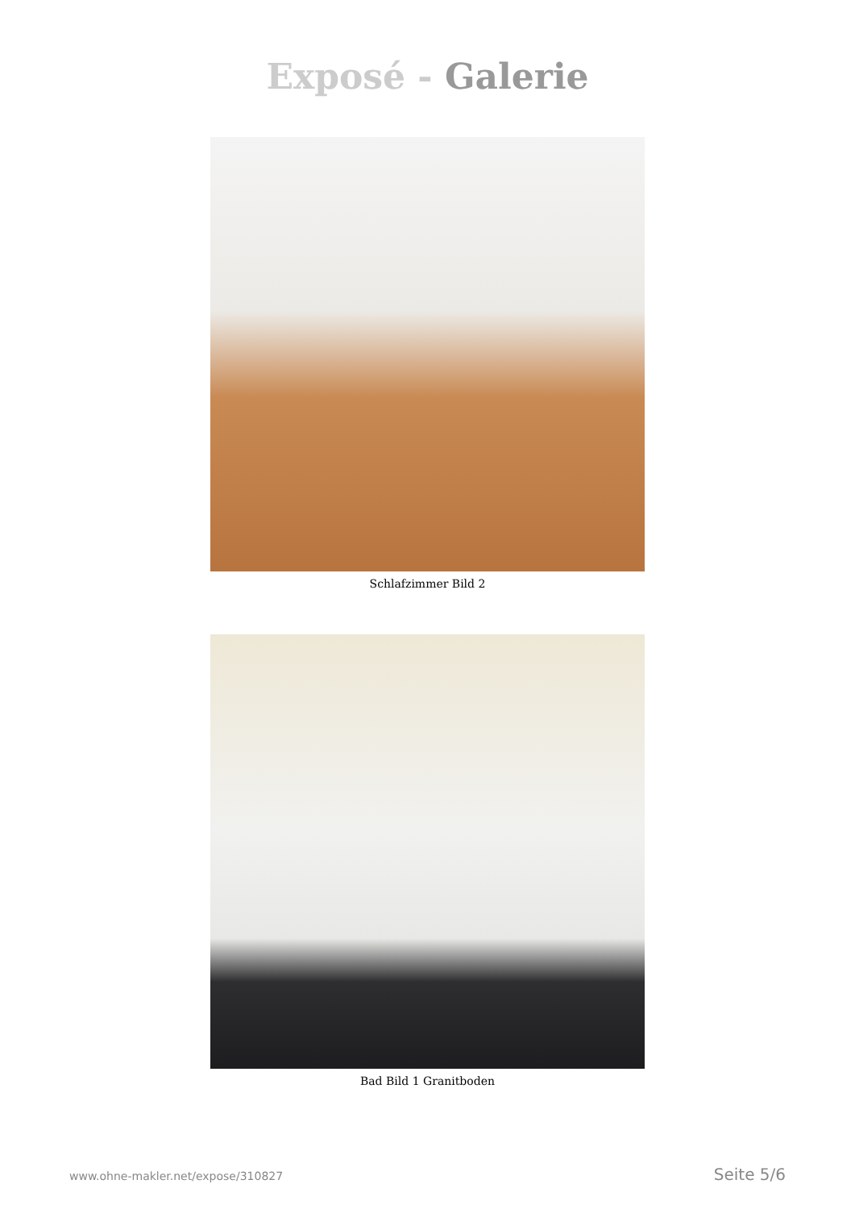Exposé - Galerie
Schlafzimmer Bild 2
Bad Bild 1 Granitboden
www.ohne-makler.net/expose/310827 Seite 5/6